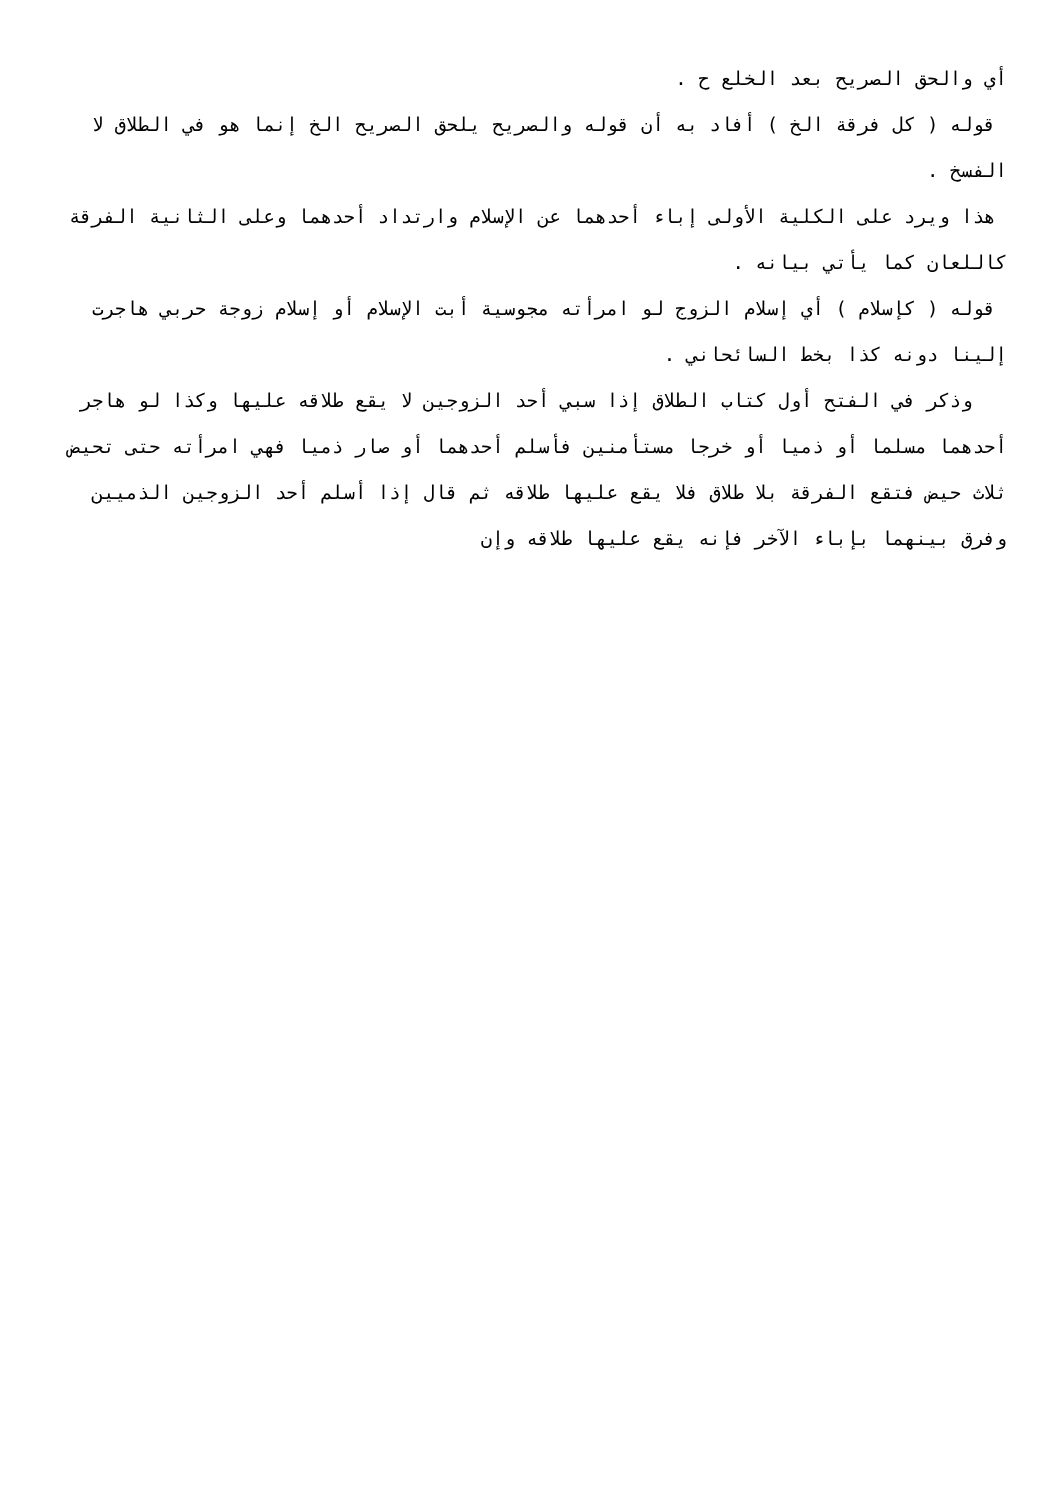أي والحق الصريح بعد الخلع ح .
قوله ( كل فرقة الخ ) أفاد به أن قوله والصريح يلحق الصريح الخ إنما هو في الطلاق لا الفسخ .
هذا ويرد على الكلية الأولى إباء أحدهما عن الإسلام وارتداد أحدهما وعلى الثانية الفرقة كاللعان كما يأتي بيانه .
قوله ( كإسلام ) أي إسلام الزوج لو امرأته مجوسية أبت الإسلام أو إسلام زوجة حربي هاجرت إلينا دونه كذا بخط السائحاني .
وذكر في الفتح أول كتاب الطلاق إذا سبي أحد الزوجين لا يقع طلاقه عليها وكذا لو هاجر أحدهما مسلما أو ذميا أو خرجا مستأمنين فأسلم أحدهما أو صار ذميا فهي امرأته حتى تحيض ثلاث حيض فتقع الفرقة بلا طلاق فلا يقع عليها طلاقه ثم قال إذا أسلم أحد الزوجين الذميين وفرق بينهما بإباء الآخر فإنه يقع عليها طلاقه وإن